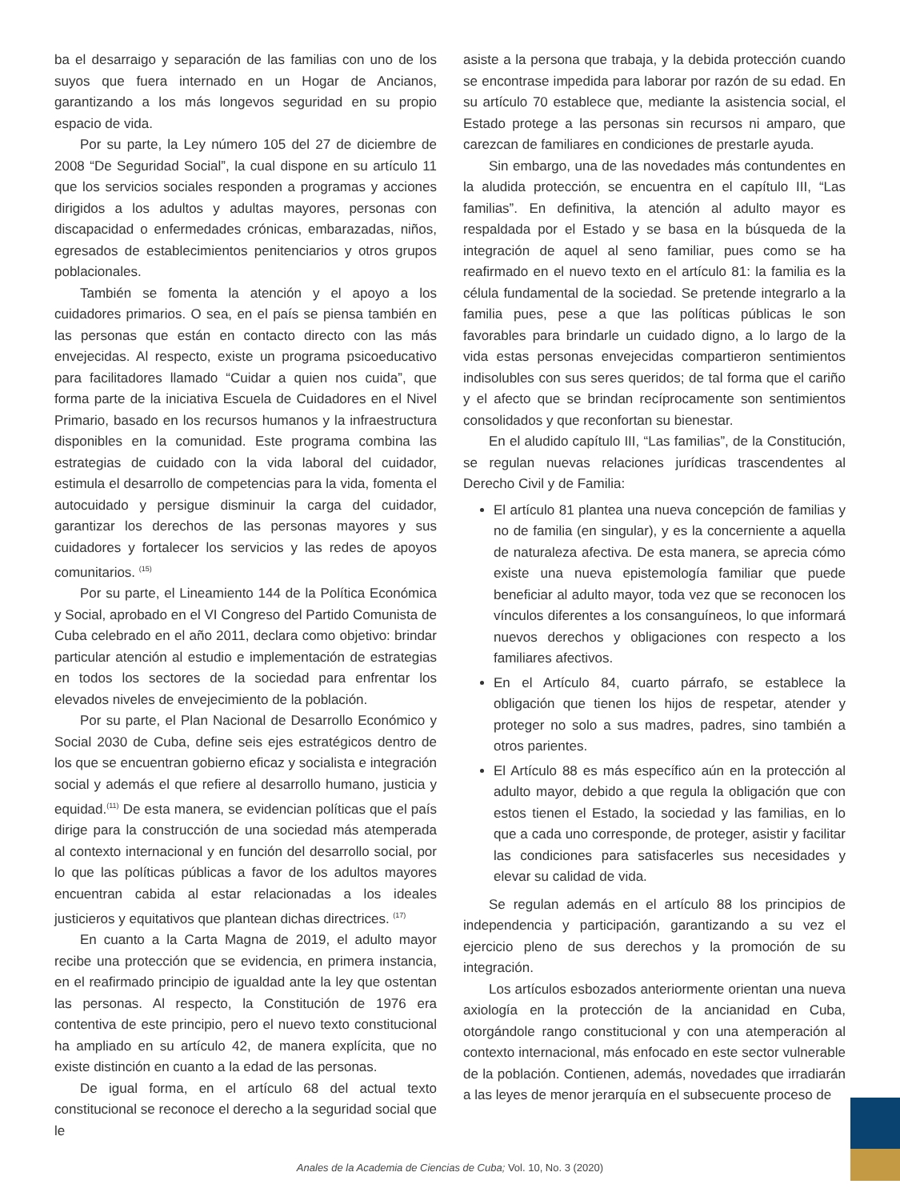ba el desarraigo y separación de las familias con uno de los suyos que fuera internado en un Hogar de Ancianos, garantizando a los más longevos seguridad en su propio espacio de vida.
Por su parte, la Ley número 105 del 27 de diciembre de 2008 “De Seguridad Social”, la cual dispone en su artículo 11 que los servicios sociales responden a programas y acciones dirigidos a los adultos y adultas mayores, personas con discapacidad o enfermedades crónicas, embarazadas, niños, egresados de establecimientos penitenciarios y otros grupos poblacionales.
También se fomenta la atención y el apoyo a los cuidadores primarios. O sea, en el país se piensa también en las personas que están en contacto directo con las más envejecidas. Al respecto, existe un programa psicoeducativo para facilitadores llamado “Cuidar a quien nos cuida”, que forma parte de la iniciativa Escuela de Cuidadores en el Nivel Primario, basado en los recursos humanos y la infraestructura disponibles en la comunidad. Este programa combina las estrategias de cuidado con la vida laboral del cuidador, estimula el desarrollo de competencias para la vida, fomenta el autocuidado y persigue disminuir la carga del cuidador, garantizar los derechos de las personas mayores y sus cuidadores y fortalecer los servicios y las redes de apoyos comunitarios. <sup>(15)</sup>
Por su parte, el Lineamiento 144 de la Política Económica y Social, aprobado en el VI Congreso del Partido Comunista de Cuba celebrado en el año 2011, declara como objetivo: brindar particular atención al estudio e implementación de estrategias en todos los sectores de la sociedad para enfrentar los elevados niveles de envejecimiento de la población.
Por su parte, el Plan Nacional de Desarrollo Económico y Social 2030 de Cuba, define seis ejes estratégicos dentro de los que se encuentran gobierno eficaz y socialista e integración social y además el que refiere al desarrollo humano, justicia y equidad.<sup>(11)</sup> De esta manera, se evidencian políticas que el país dirige para la construcción de una sociedad más atemperada al contexto internacional y en función del desarrollo social, por lo que las políticas públicas a favor de los adultos mayores encuentran cabida al estar relacionadas a los ideales justicieros y equitativos que plantean dichas directrices. <sup>(17)</sup>
En cuanto a la Carta Magna de 2019, el adulto mayor recibe una protección que se evidencia, en primera instancia, en el reafirmado principio de igualdad ante la ley que ostentan las personas. Al respecto, la Constitución de 1976 era contentiva de este principio, pero el nuevo texto constitucional ha ampliado en su artículo 42, de manera explícita, que no existe distinción en cuanto a la edad de las personas.
De igual forma, en el artículo 68 del actual texto constitucional se reconoce el derecho a la seguridad social que le
asiste a la persona que trabaja, y la debida protección cuando se encontrase impedida para laborar por razón de su edad. En su artículo 70 establece que, mediante la asistencia social, el Estado protege a las personas sin recursos ni amparo, que carezcan de familiares en condiciones de prestarle ayuda.
Sin embargo, una de las novedades más contundentes en la aludida protección, se encuentra en el capítulo III, “Las familias”. En definitiva, la atención al adulto mayor es respaldada por el Estado y se basa en la búsqueda de la integración de aquel al seno familiar, pues como se ha reafirmado en el nuevo texto en el artículo 81: la familia es la célula fundamental de la sociedad. Se pretende integrarlo a la familia pues, pese a que las políticas públicas le son favorables para brindarle un cuidado digno, a lo largo de la vida estas personas envejecidas compartieron sentimientos indisolubles con sus seres queridos; de tal forma que el cariño y el afecto que se brindan recíprocamente son sentimientos consolidados y que reconfortan su bienestar.
En el aludido capítulo III, “Las familias”, de la Constitución, se regulan nuevas relaciones jurídicas trascendentes al Derecho Civil y de Familia:
El artículo 81 plantea una nueva concepción de familias y no de familia (en singular), y es la concerniente a aquella de naturaleza afectiva. De esta manera, se aprecia cómo existe una nueva epistemología familiar que puede beneficiar al adulto mayor, toda vez que se reconocen los vínculos diferentes a los consanguíneos, lo que informará nuevos derechos y obligaciones con respecto a los familiares afectivos.
En el Artículo 84, cuarto párrafo, se establece la obligación que tienen los hijos de respetar, atender y proteger no solo a sus madres, padres, sino también a otros parientes.
El Artículo 88 es más específico aún en la protección al adulto mayor, debido a que regula la obligación que con estos tienen el Estado, la sociedad y las familias, en lo que a cada uno corresponde, de proteger, asistir y facilitar las condiciones para satisfacerles sus necesidades y elevar su calidad de vida.
Se regulan además en el artículo 88 los principios de independencia y participación, garantizando a su vez el ejercicio pleno de sus derechos y la promoción de su integración.
Los artículos esbozados anteriormente orientan una nueva axiología en la protección de la ancianidad en Cuba, otorgándole rango constitucional y con una atemperación al contexto internacional, más enfocado en este sector vulnerable de la población. Contienen, además, novedades que irradiarán a las leyes de menor jerarquía en el subsecuente proceso de
Anales de la Academia de Ciencias de Cuba; Vol. 10, No. 3 (2020)